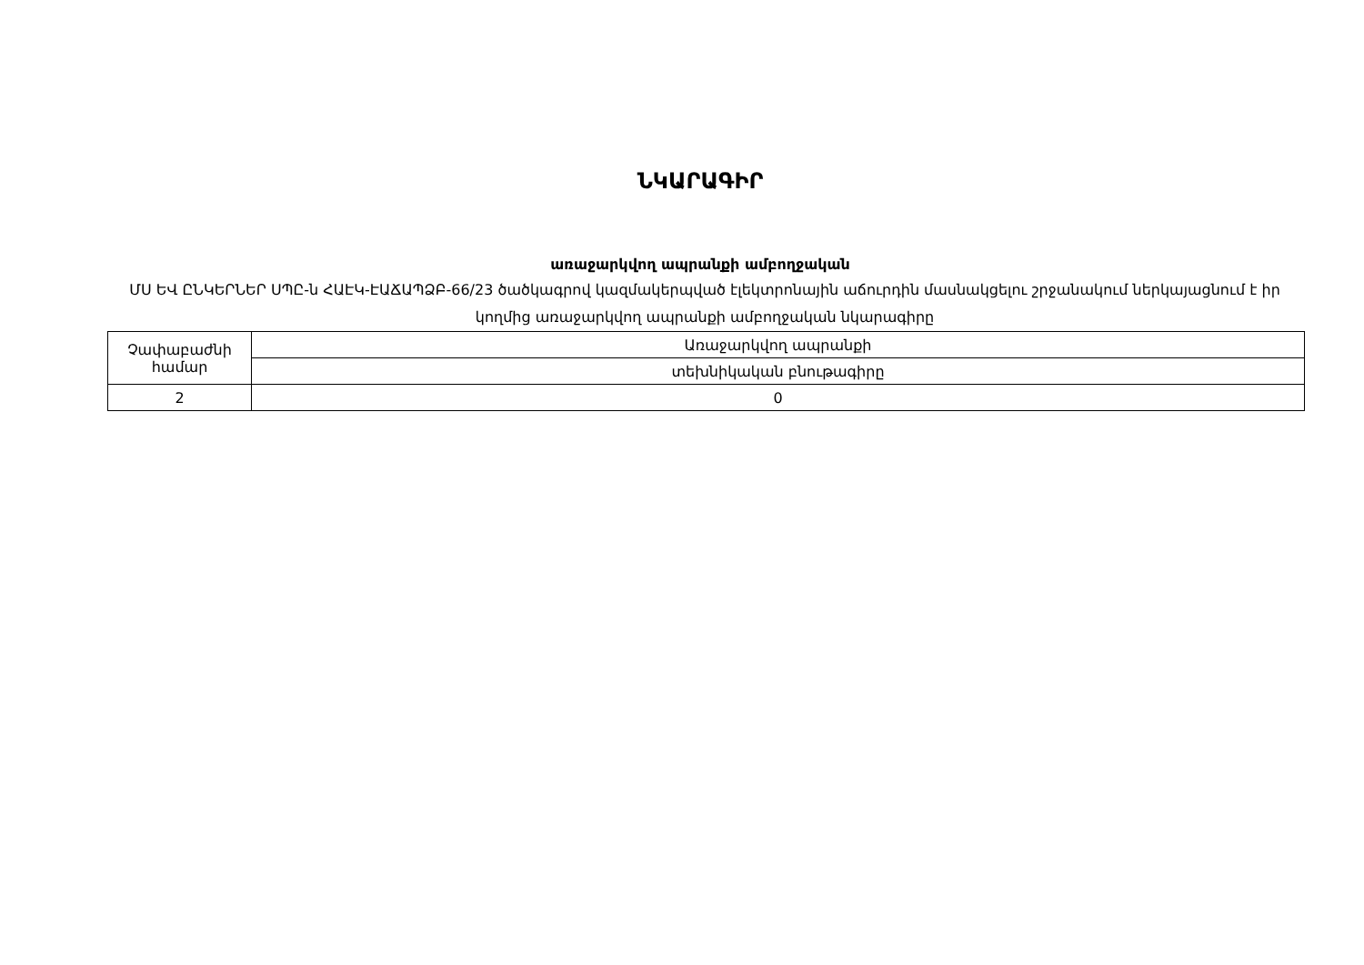ՆԿԱՐԱԳԻՐ
առաջարկվող ապրանքի ամբողջական
ՄՍ ԵՎ ԸՆԿԵՐՆԵՐ ՍՊԸ-ն ՀԱԷԿ-ԷԱՃԱՊՁԲ-66/23 ծածկագրով կազմակերպված էլեկտրոնային աճուրդին մասնակցելու շրջանակում ներկայացնում է իր կողմից առաջարկվող ապրանքի ամբողջական նկարագիրը
| Չափաբաժնի համար | Առաջարկվող ապրանքի |
| | տեխնիկական բնութագիրը |
| 2 | 0 |